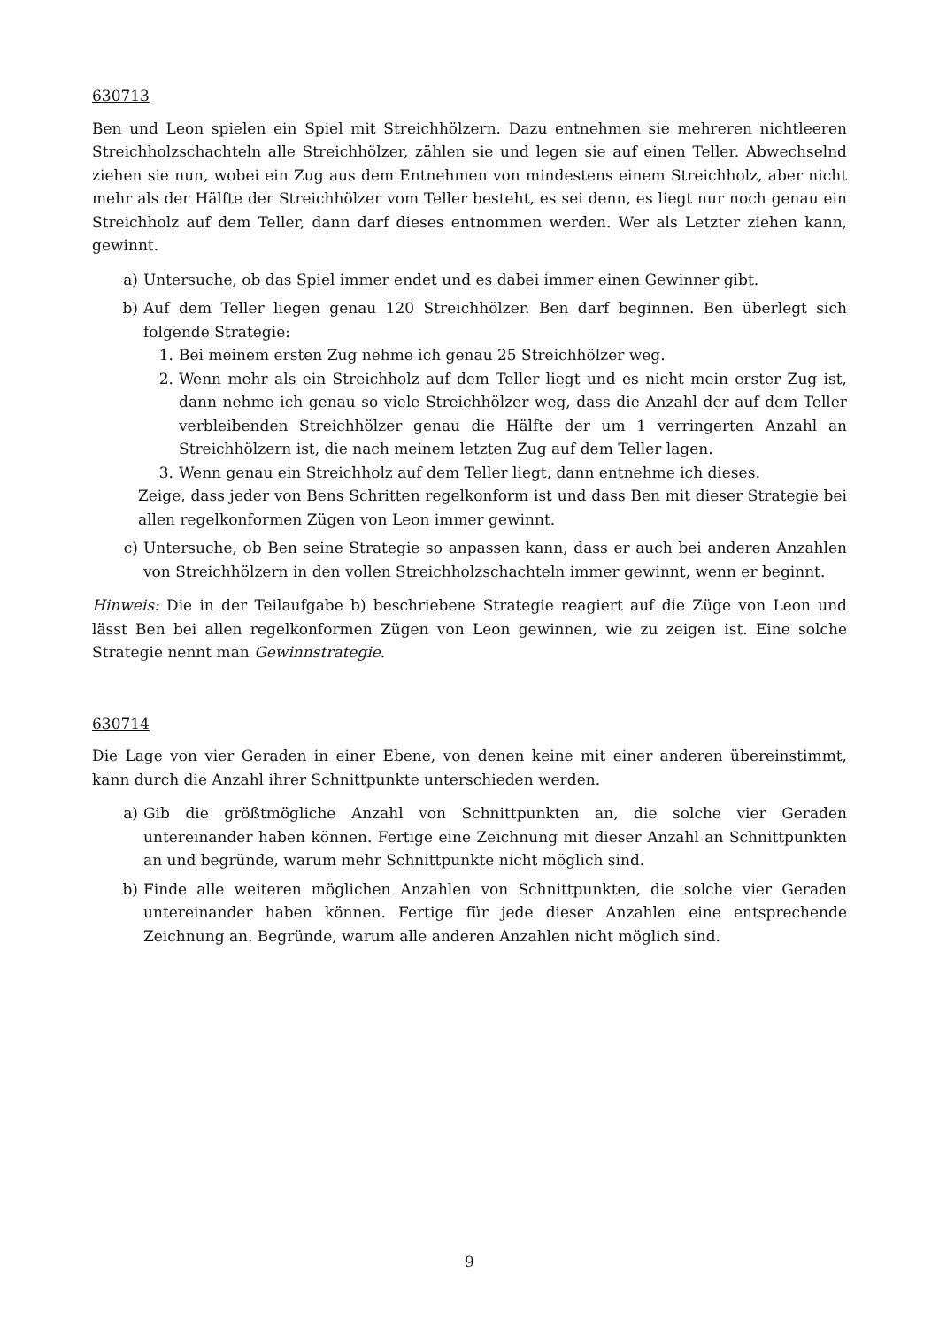630713
Ben und Leon spielen ein Spiel mit Streichhölzern. Dazu entnehmen sie mehreren nichtleeren Streichholzschachteln alle Streichhölzer, zählen sie und legen sie auf einen Teller. Abwechselnd ziehen sie nun, wobei ein Zug aus dem Entnehmen von mindestens einem Streichholz, aber nicht mehr als der Hälfte der Streichhölzer vom Teller besteht, es sei denn, es liegt nur noch genau ein Streichholz auf dem Teller, dann darf dieses entnommen werden. Wer als Letzter ziehen kann, gewinnt.
a) Untersuche, ob das Spiel immer endet und es dabei immer einen Gewinner gibt.
b) Auf dem Teller liegen genau 120 Streichhölzer. Ben darf beginnen. Ben überlegt sich folgende Strategie:
1. Bei meinem ersten Zug nehme ich genau 25 Streichhölzer weg.
2. Wenn mehr als ein Streichholz auf dem Teller liegt und es nicht mein erster Zug ist, dann nehme ich genau so viele Streichhölzer weg, dass die Anzahl der auf dem Teller verbleibenden Streichhölzer genau die Hälfte der um 1 verringerten Anzahl an Streichhölzern ist, die nach meinem letzten Zug auf dem Teller lagen.
3. Wenn genau ein Streichholz auf dem Teller liegt, dann entnehme ich dieses.
Zeige, dass jeder von Bens Schritten regelkonform ist und dass Ben mit dieser Strategie bei allen regelkonformen Zügen von Leon immer gewinnt.
c) Untersuche, ob Ben seine Strategie so anpassen kann, dass er auch bei anderen Anzahlen von Streichhölzern in den vollen Streichholzschachteln immer gewinnt, wenn er beginnt.
Hinweis: Die in der Teilaufgabe b) beschriebene Strategie reagiert auf die Züge von Leon und lässt Ben bei allen regelkonformen Zügen von Leon gewinnen, wie zu zeigen ist. Eine solche Strategie nennt man Gewinnstrategie.
630714
Die Lage von vier Geraden in einer Ebene, von denen keine mit einer anderen übereinstimmt, kann durch die Anzahl ihrer Schnittpunkte unterschieden werden.
a) Gib die größtmögliche Anzahl von Schnittpunkten an, die solche vier Geraden untereinander haben können. Fertige eine Zeichnung mit dieser Anzahl an Schnittpunkten an und begründe, warum mehr Schnittpunkte nicht möglich sind.
b) Finde alle weiteren möglichen Anzahlen von Schnittpunkten, die solche vier Geraden untereinander haben können. Fertige für jede dieser Anzahlen eine entsprechende Zeichnung an. Begründe, warum alle anderen Anzahlen nicht möglich sind.
9